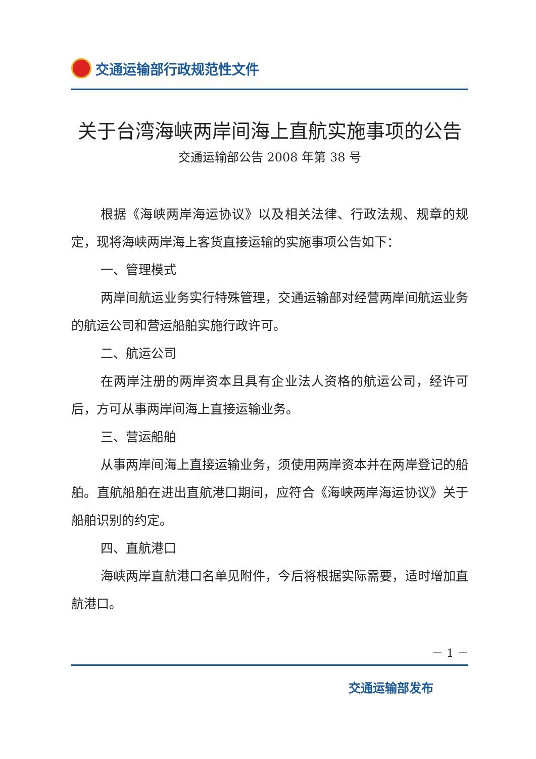交通运输部行政规范性文件
关于台湾海峡两岸间海上直航实施事项的公告
交通运输部公告 2008 年第 38 号
根据《海峡两岸海运协议》以及相关法律、行政法规、规章的规定，现将海峡两岸海上客货直接运输的实施事项公告如下：
一、管理模式
两岸间航运业务实行特殊管理，交通运输部对经营两岸间航运业务的航运公司和营运船舶实施行政许可。
二、航运公司
在两岸注册的两岸资本且具有企业法人资格的航运公司，经许可后，方可从事两岸间海上直接运输业务。
三、营运船舶
从事两岸间海上直接运输业务，须使用两岸资本并在两岸登记的船舶。直航船舶在进出直航港口期间，应符合《海峡两岸海运协议》关于船舶识别的约定。
四、直航港口
海峡两岸直航港口名单见附件，今后将根据实际需要，适时增加直航港口。
－ 1 －
交通运输部发布